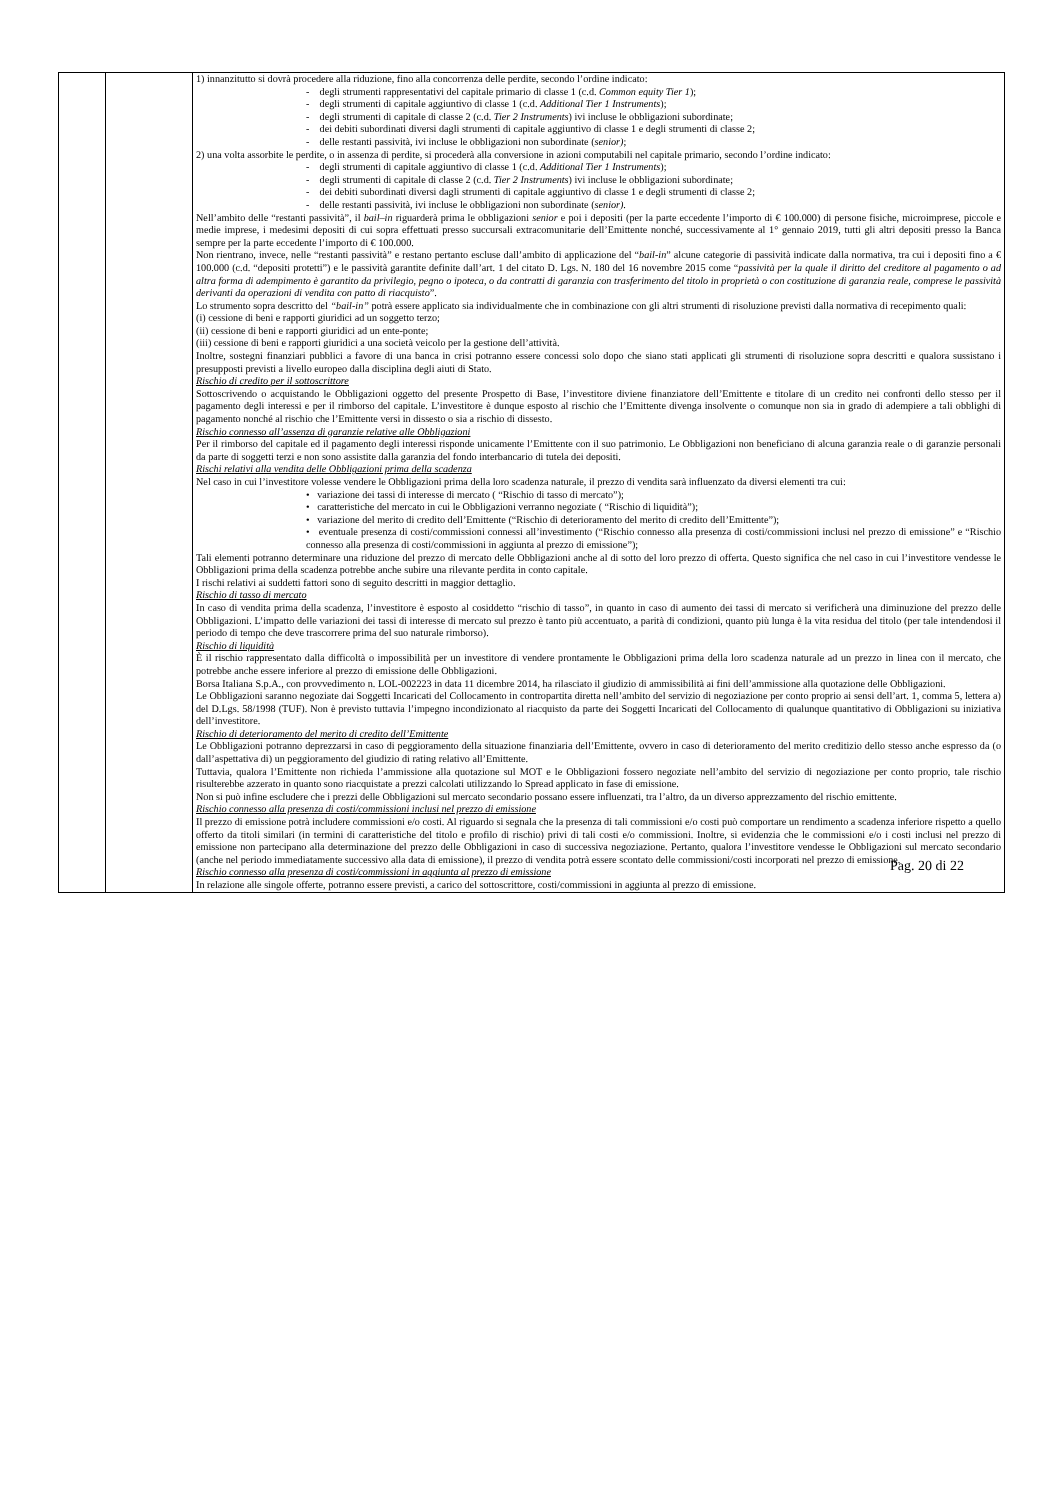| | | 1) innanzitutto si dovrà procedere alla riduzione, fino alla concorrenza delle perdite, secondo l’ordine indicato: - degli strumenti rappresentativi del capitale primario di classe 1 (c.d. Common equity Tier 1 ); - degli strumenti di capitale aggiuntivo di classe 1 (c.d. Additional Tier 1 Instruments ); - degli strumenti di capitale di classe 2 (c.d. Tier 2 Instruments ) ivi incluse le obbligazioni subordinate; - dei debiti subordinati diversi dagli strumenti di capitale aggiuntivo di classe 1 e degli strumenti di classe 2; - delle restanti passività, ivi incluse le obbligazioni non subordinate ( senior) ; 2) una volta assorbite le perdite, o in assenza di perdite, si procederà alla conversione in azioni computabili nel capitale primario, secondo l’ordine indicato: - degli strumenti di capitale aggiuntivo di classe 1 (c.d. Additional Tier 1 Instruments ); - degli strumenti di capitale di classe 2 (c.d. Tier 2 Instruments ) ivi incluse le obbligazioni subordinate; - dei debiti subordinati diversi dagli strumenti di capitale aggiuntivo di classe 1 e degli strumenti di classe 2; - delle restanti passività, ivi incluse le obbligazioni non subordinate ( senior). Nell’ambito delle “restanti passività”, il bail–in riguarderà prima le obbligazioni senior e poi i depositi (per la parte eccedente l’importo di € 100.000) di persone fisiche, microimprese, piccole e medie imprese, i medesimi depositi di cui sopra effettuati presso succursali extracomunitarie dell’Emittente nonché, successivamente al 1° gennaio 2019, tutti gli altri depositi presso la Banca sempre per la parte eccedente l’importo di € 100.000. Non rientrano, invece, nelle “restanti passività” e restano pertanto escluse dall’ambito di applicazione del “ bail-in ” alcune categorie di passività indicate dalla normativa, tra cui i depositi fino a € 100.000 (c.d. “depositi protetti”) e le passività garantite definite dall’art. 1 del citato D. Lgs. N. 180 del 16 novembre 2015 come “ passività per la quale il diritto del creditore al pagamento o ad altra forma di adempimento è garantito da privilegio, pegno o ipoteca, o da contratti di garanzia con trasferimento del titolo in proprietà o con costituzione di garanzia reale, comprese le passività derivanti da operazioni di vendita con patto di riacquisto ”. Lo strumento sopra descritto del “bail-in” potrà essere applicato sia individualmente che in combinazione con gli altri strumenti di risoluzione previsti dalla normativa di recepimento quali: (i) cessione di beni e rapporti giuridici ad un soggetto terzo; (ii) cessione di beni e rapporti giuridici ad un ente-ponte; (iii) cessione di beni e rapporti giuridici a una società veicolo per la gestione dell’attività. Inoltre, sostegni finanziari pubblici a favore di una banca in crisi potranno essere concessi solo dopo che siano stati applicati gli strumenti di risoluzione sopra descritti e qualora sussistano i presupposti previsti a livello europeo dalla disciplina degli aiuti di Stato. Rischio di credito per il sottoscrittore Sottoscrivendo o acquistando le Obbligazioni oggetto del presente Prospetto di Base, l’investitore diviene finanziatore dell’Emittente e titolare di un credito nei confronti dello stesso per il pagamento degli interessi e per il rimborso del capitale. L’investitore è dunque esposto al rischio che l’Emittente divenga insolvente o comunque non sia in grado di adempiere a tali obblighi di pagamento nonché al rischio che l’Emittente versi in dissesto o sia a rischio di dissesto. Rischio connesso all’assenza di garanzie relative alle Obbligazioni Per il rimborso del capitale ed il pagamento degli interessi risponde unicamente l’Emittente con il suo patrimonio. Le Obbligazioni non beneficiano di alcuna garanzia reale o di garanzie personali da parte di soggetti terzi e non sono assistite dalla garanzia del fondo interbancario di tutela dei depositi. Rischi relativi alla vendita delle Obbligazioni prima della scadenza Nel caso in cui l’investitore volesse vendere le Obbligazioni prima della loro scadenza naturale, il prezzo di vendita sarà influenzato da diversi elementi tra cui: • variazione dei tassi di interesse di mercato ( “Rischio di tasso di mercato”); • caratteristiche del mercato in cui le Obbligazioni verranno negoziate ( “Rischio di liquidità”); • variazione del merito di credito dell’Emittente (“Rischio di deterioramento del merito di credito dell’Emittente”); • eventuale presenza di costi/commissioni connessi all’investimento (“Rischio connesso alla presenza di costi/commissioni inclusi nel prezzo di emissione” e “Rischio connesso alla presenza di costi/commissioni in aggiunta al prezzo di emissione”); Tali elementi potranno determinare una riduzione del prezzo di mercato delle Obbligazioni anche al di sotto del loro prezzo di offerta. Questo significa che nel caso in cui l’investitore vendesse le Obbligazioni prima della scadenza potrebbe anche subire una rilevante perdita in conto capitale. I rischi relativi ai suddetti fattori sono di seguito descritti in maggior dettaglio. Rischio di tasso di mercato In caso di vendita prima della scadenza, l’investitore è esposto al cosiddetto “rischio di tasso”, in quanto in caso di aumento dei tassi di mercato si verificherà una diminuzione del prezzo delle Obbligazioni. L’impatto delle variazioni dei tassi di interesse di mercato sul prezzo è tanto più accentuato, a parità di condizioni, quanto più lunga è la vita residua del titolo (per tale intendendosi il periodo di tempo che deve trascorrere prima del suo naturale rimborso). Rischio di liquidità È il rischio rappresentato dalla difficoltà o impossibilità per un investitore di vendere prontamente le Obbligazioni prima della loro scadenza naturale ad un prezzo in linea con il mercato, che potrebbe anche essere inferiore al prezzo di emissione delle Obbligazioni. Borsa Italiana S.p.A., con provvedimento n. LOL-002223 in data 11 dicembre 2014, ha rilasciato il giudizio di ammissibilità ai fini dell’ammissione alla quotazione delle Obbligazioni. Le Obbligazioni saranno negoziate dai Soggetti Incaricati del Collocamento in contropartita diretta nell’ambito del servizio di negoziazione per conto proprio ai sensi dell’art. 1, comma 5, lettera a) del D.Lgs. 58/1998 (TUF). Non è previsto tuttavia l’impegno incondizionato al riacquisto da parte dei Soggetti Incaricati del Collocamento di qualunque quantitativo di Obbligazioni su iniziativa dell’investitore. Rischio di deterioramento del merito di credito dell’Emittente Le Obbligazioni potranno deprezzarsi in caso di peggioramento della situazione finanziaria dell’Emittente, ovvero in caso di deterioramento del merito creditizio dello stesso anche espresso da (o dall’aspettativa di) un peggioramento del giudizio di rating relativo all’Emittente. Tuttavia, qualora l’Emittente non richieda l’ammissione alla quotazione sul MOT e le Obbligazioni fossero negoziate nell’ambito del servizio di negoziazione per conto proprio, tale rischio risulterebbe azzerato in quanto sono riacquistate a prezzi calcolati utilizzando lo Spread applicato in fase di emissione. Non si può infine escludere che i prezzi delle Obbligazioni sul mercato secondario possano essere influenzati, tra l’altro, da un diverso apprezzamento del rischio emittente. Rischio connesso alla presenza di costi/commissioni inclusi nel prezzo di emissione Il prezzo di emissione potrà includere commissioni e/o costi. Al riguardo si segnala che la presenza di tali commissioni e/o costi può comportare un rendimento a scadenza inferiore rispetto a quello offerto da titoli similari (in termini di caratteristiche del titolo e profilo di rischio) privi di tali costi e/o commissioni. Inoltre, si evidenzia che le commissioni e/o i costi inclusi nel prezzo di emissione non partecipano alla determinazione del prezzo delle Obbligazioni in caso di successiva negoziazione. Pertanto, qualora l’investitore vendesse le Obbligazioni sul mercato secondario (anche nel periodo immediatamente successivo alla data di emissione), il prezzo di vendita potrà essere scontato delle commissioni/costi incorporati nel prezzo di emissione. Rischio connesso alla presenza di costi/commissioni in aggiunta al prezzo di emissione In relazione alle singole offerte, potranno essere previsti, a carico del sottoscrittore, costi/commissioni in aggiunta al prezzo di emissione. |
Pag. 20 di 22